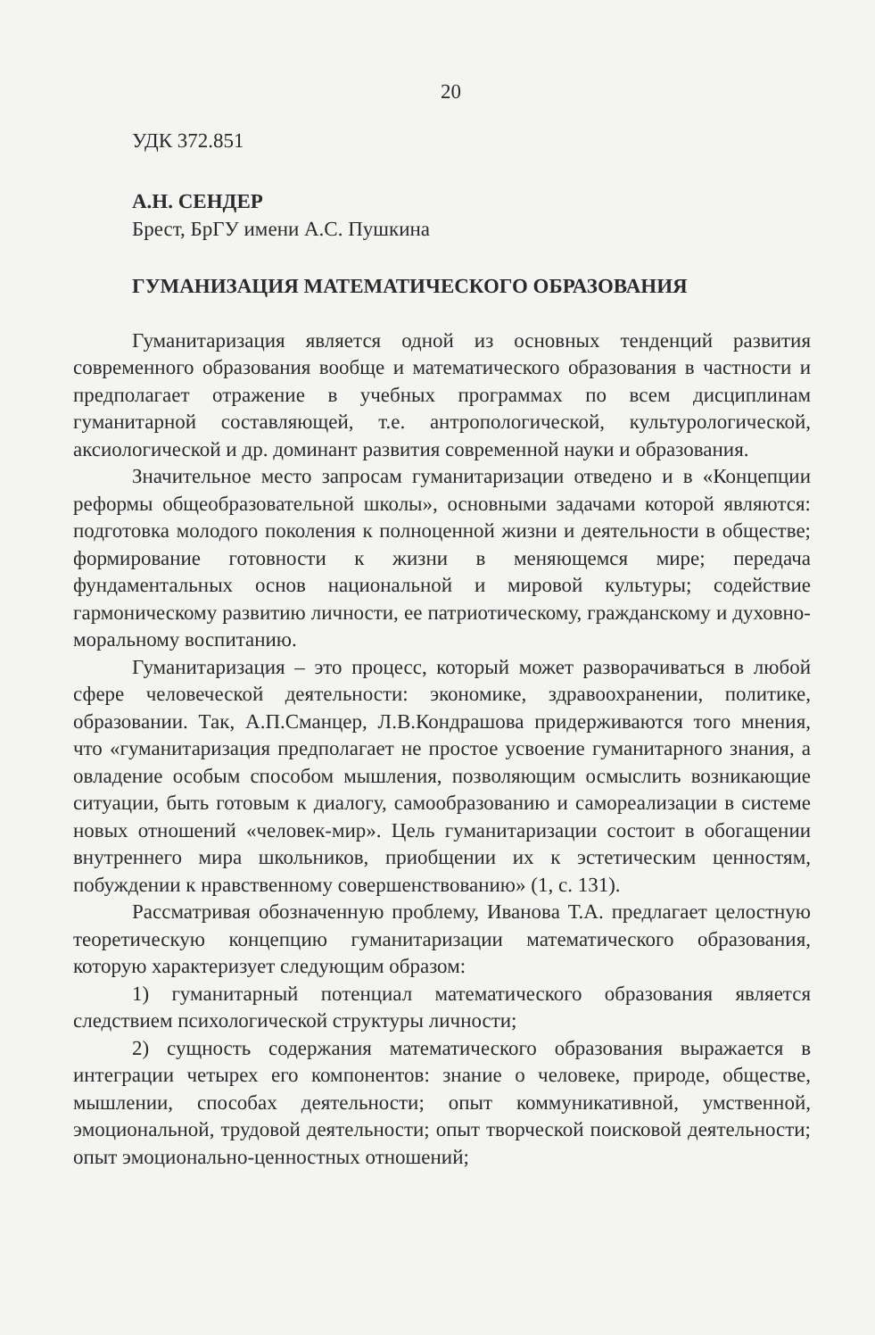20
УДК 372.851
А.Н. СЕНДЕР
Брест, БрГУ имени А.С. Пушкина
ГУМАНИЗАЦИЯ МАТЕМАТИЧЕСКОГО ОБРАЗОВАНИЯ
Гуманитаризация является одной из основных тенденций развития современного образования вообще и математического образования в частности и предполагает отражение в учебных программах по всем дисциплинам гуманитарной составляющей, т.е. антропологической, культурологической, аксиологической и др. доминант развития современной науки и образования.
Значительное место запросам гуманитаризации отведено и в «Концепции реформы общеобразовательной школы», основными задачами которой являются: подготовка молодого поколения к полноценной жизни и деятельности в обществе; формирование готовности к жизни в меняющемся мире; передача фундаментальных основ национальной и мировой культуры; содействие гармоническому развитию личности, ее патриотическому, гражданскому и духовно-моральному воспитанию.
Гуманитаризация – это процесс, который может разворачиваться в любой сфере человеческой деятельности: экономике, здравоохранении, политике, образовании. Так, А.П.Сманцер, Л.В.Кондрашова придерживаются того мнения, что «гуманитаризация предполагает не простое усвоение гуманитарного знания, а овладение особым способом мышления, позволяющим осмыслить возникающие ситуации, быть готовым к диалогу, самообразованию и самореализации в системе новых отношений «человек-мир». Цель гуманитаризации состоит в обогащении внутреннего мира школьников, приобщении их к эстетическим ценностям, побуждении к нравственному совершенствованию» (1, с. 131).
Рассматривая обозначенную проблему, Иванова Т.А. предлагает целостную теоретическую концепцию гуманитаризации математического образования, которую характеризует следующим образом:
1) гуманитарный потенциал математического образования является следствием психологической структуры личности;
2) сущность содержания математического образования выражается в интеграции четырех его компонентов: знание о человеке, природе, обществе, мышлении, способах деятельности; опыт коммуникативной, умственной, эмоциональной, трудовой деятельности; опыт творческой поисковой деятельности; опыт эмоционально-ценностных отношений;